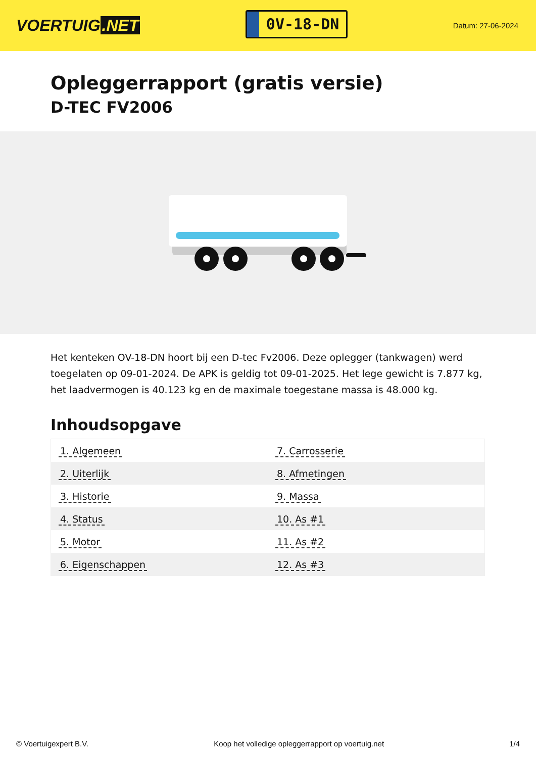VOERTUIG.NET
0V-18-DN
Datum: 27-06-2024
Opleggerrapport (gratis versie)
D-TEC FV2006
Het kenteken OV-18-DN hoort bij een D-tec Fv2006. Deze oplegger (tankwagen) werd toegelaten op 09-01-2024. De APK is geldig tot 09-01-2025. Het lege gewicht is 7.877 kg, het laadvermogen is 40.123 kg en de maximale toegestane massa is 48.000 kg.
Inhoudsopgave
| 1. Algemeen | 7. Carrosserie |
| 2. Uiterlijk | 8. Afmetingen |
| 3. Historie | 9. Massa |
| 4. Status | 10. As #1 |
| 5. Motor | 11. As #2 |
| 6. Eigenschappen | 12. As #3 |
© Voertuigexpert B.V. Koop het volledige opleggerrapport op voertuig.net
1/4